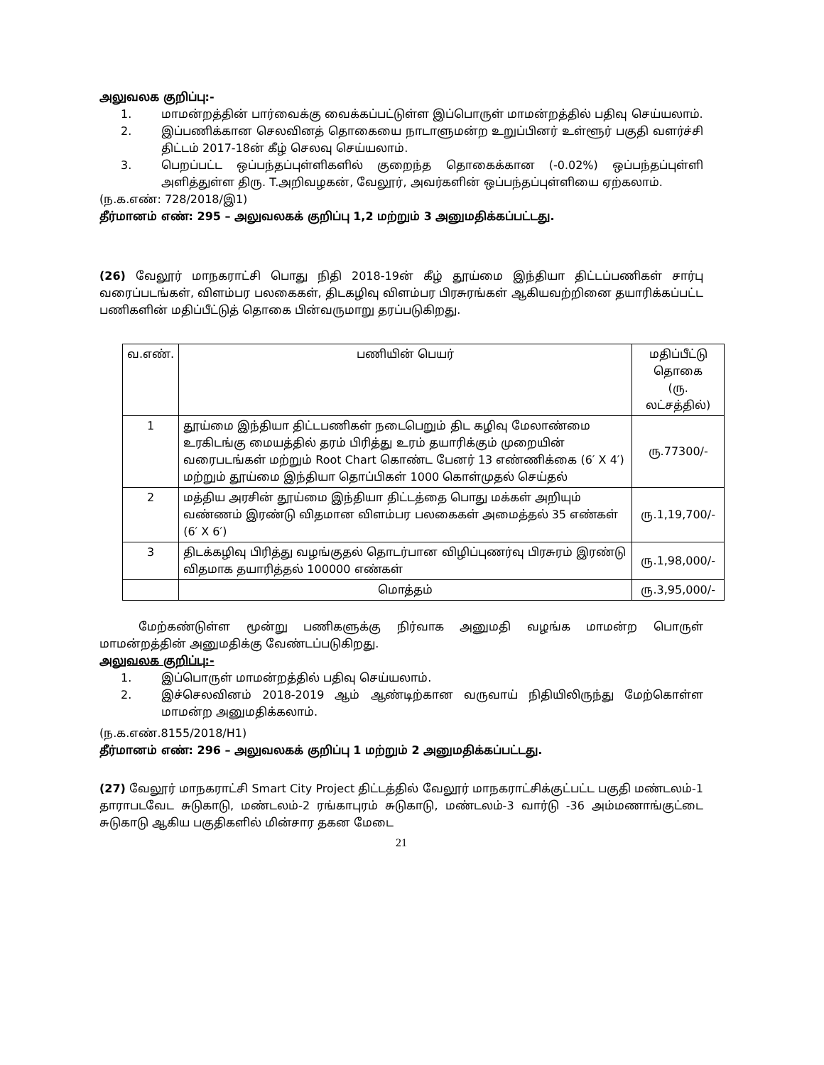அலுவலக குறிப்பு:-
1. மாமன்றத்தின் பார்வைக்கு வைக்கப்பட்டுள்ள இப்பொருள் மாமன்றத்தில் பதிவு செய்யலாம்.
2. இப்பணிக்கான செலவினத் தொகையை நாடாளுமன்ற உறுப்பினர் உள்ளூர் பகுதி வளர்ச்சி திட்டம் 2017-18ன் கீழ் செலவு செய்யலாம்.
3. பெறப்பட்ட ஒப்பந்தப்புள்ளிகளில் குறைந்த தொகைக்கான (-0.02%) ஒப்பந்தப்புள்ளி அளித்துள்ள திரு. T.அறிவழகன், வேலூர், அவர்களின் ஒப்பந்தப்புள்ளியை ஏற்கலாம்.
(ந.க.எண்: 728/2018/இ1)
தீர்மானம் எண்: 295 – அலுவலகக் குறிப்பு 1,2 மற்றும் 3 அனுமதிக்கப்பட்டது.
(26) வேலூர் மாநகராட்சி பொது நிதி 2018-19ன் கீழ் தூய்மை இந்தியா திட்டப்பணிகள் சார்பு வரைப்படங்கள், விளம்பர பலகைகள், திடகழிவு விளம்பர பிரசுரங்கள் ஆகியவற்றினை தயாரிக்கப்பட்ட பணிகளின் மதிப்பீட்டுத் தொகை பின்வருமாறு தரப்படுகிறது.
| வ.எண். | பணியின் பெயர் | மதிப்பீட்டு தொகை (ரு. லட்சத்தில்) |
| --- | --- | --- |
| 1 | தூய்மை இந்தியா திட்டபணிகள் நடைபெறும் திட கழிவு மேலாண்மை உரகிடங்கு மையத்தில் தரம் பிரித்து உரம் தயாரிக்கும் முறையின் வரைபடங்கள் மற்றும் Root Chart கொண்ட பேனர் 13 எண்ணிக்கை (6′ X 4′) மற்றும் தூய்மை இந்தியா தொப்பிகள் 1000 கொள்முதல் செய்தல் | ரு.77300/- |
| 2 | மத்திய அரசின் தூய்மை இந்தியா திட்டத்தை பொது மக்கள் அறியும் வண்ணம் இரண்டு விதமான விளம்பர பலகைகள் அமைத்தல் 35 எண்கள் (6′ X 6′) | ரு.1,19,700/- |
| 3 | திடக்கழிவு பிரித்து வழங்குதல் தொடர்பான விழிப்புணர்வு பிரசுரம் இரண்டு விதமாக தயாரித்தல் 100000 எண்கள் | ரு.1,98,000/- |
| | மொத்தம் | ரு.3,95,000/- |
மேற்கண்டுள்ள மூன்று பணிகளுக்கு நிர்வாக அனுமதி வழங்க மாமன்ற பொருள் மாமன்றத்தின் அனுமதிக்கு வேண்டப்படுகிறது.
அலுவலக குறிப்பு:-
1. இப்பொருள் மாமன்றத்தில் பதிவு செய்யலாம்.
2. இச்செலவினம் 2018-2019 ஆம் ஆண்டிற்கான வருவாய் நிதியிலிருந்து மேற்கொள்ள மாமன்ற அனுமதிக்கலாம்.
(ந.க.எண்.8155/2018/H1)
தீர்மானம் எண்: 296 – அலுவலகக் குறிப்பு 1 மற்றும் 2 அனுமதிக்கப்பட்டது.
(27) வேலூர் மாநகராட்சி Smart City Project திட்டத்தில் வேலூர் மாநகராட்சிக்குட்பட்ட பகுதி மண்டலம்-1 தாராபடவேட சுடுகாடு, மண்டலம்-2 ரங்காபுரம் சுடுகாடு, மண்டலம்-3 வார்டு -36 அம்மணாங்குட்டை சுடுகாடு ஆகிய பகுதிகளில் மின்சார தகன மேடை
21